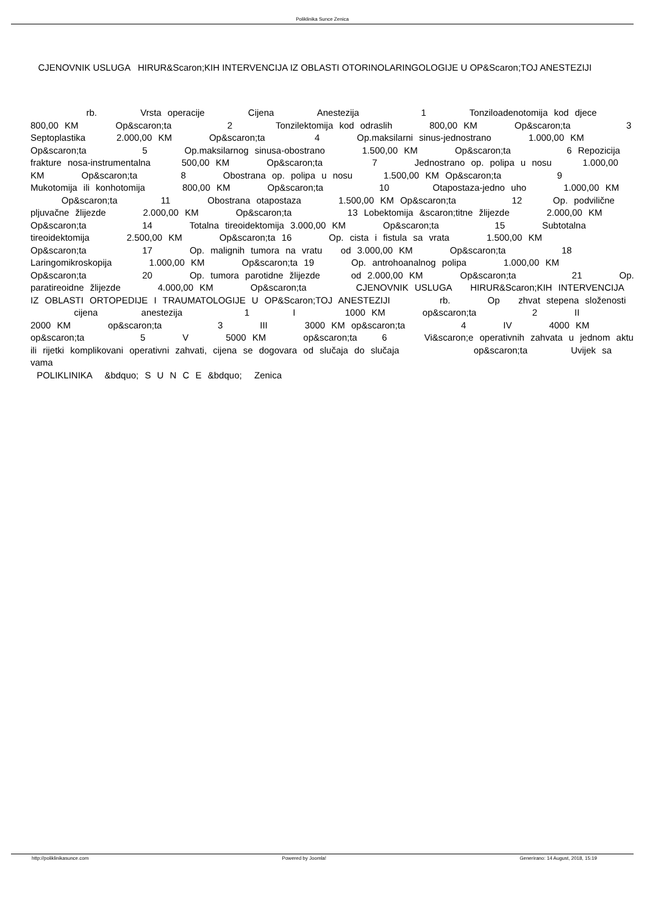Poliklinika Sunce Zenica
CJENOVNIK USLUGA HIRUR&Scaron;KIH INTERVENCIJA IZ OBLASTI OTORINOLARINGOLOGIJE U OP&Scaron;TOJ ANESTEZIJI
rb. Vrsta operacije Cijena Anestezija 1 Tonziloadenotomija kod djece 800,00 KM Op&scaron;ta 2 Tonzilektomija kod odraslih 800,00 KM Op&scaron;ta 3 Septoplastika 2.000,00 KM Op&scaron;ta 4 Op.maksilarni sinus-jednostrano 1.000,00 KM Op&scaron;ta 5 Op.maksilarnog sinusa-obostrano 1.500,00 KM Op&scaron;ta 6 Repozicija frakture nosa-instrumentalna 500,00 KM Op&scaron;ta 7 Jednostrano op. polipa u nosu 1.000,00 KM Op&scaron;ta 8 Obostrana op. polipa u nosu 1.500,00 KM Op&scaron;ta 9 Mukotomija ili konhotomija 800,00 KM Op&scaron;ta 10 Otapostaza-jedno uho 1.000,00 KM Op&scaron;ta 11 Obostrana otapostaza 1.500,00 KM Op&scaron;ta 12 Op. podvilične pljuvačne žlijezde 2.000,00 KM Op&scaron;ta 13 Lobektomija &scaron;titne žlijezde 2.000,00 KM Op&scaron;ta 14 Totalna tireoidektomija 3.000,00 KM Op&scaron;ta 15 Subtotalna tireoidektomija 2.500,00 KM Op&scaron;ta 16 Op. cista i fistula sa vrata 1.500,00 KM Op&scaron;ta 17 Op. malignih tumora na vratu od 3.000,00 KM Op&scaron;ta 18 Laringomikroskopija 1.000,00 KM Op&scaron;ta 19 Op. antrohoanalnog polipa 1.000,00 KM Op&scaron;ta 20 Op. tumora parotidne žlijezde od 2.000,00 KM Op&scaron;ta 21 Op. paratireoidne žlijezde 4.000,00 KM Op&scaron;ta CJENOVNIK USLUGA HIRUR&Scaron;KIH INTERVENCIJA IZ OBLASTI ORTOPEDIJE I TRAUMATOLOGIJE U OP&Scaron;TOJ ANESTEZIJI rb. Op zhvat stepena složenosti cijena anestezija 1 I 1000 KM op&scaron;ta 2 II 2000 KM op&scaron;ta 3 III 3000 KM op&scaron;ta 4 IV 4000 KM op&scaron;ta 5 V 5000 KM op&scaron;ta 6 Vi&scaron;e operativnih zahvata u jednom aktu ili rijetki komplikovani operativni zahvati, cijena se dogovara od slučaja do slučaja op&scaron;ta Uvijek sa vama
POLIKLINIKA &bdquo; S U N C E &bdquo; Zenica
http://poliklinikasunce.com Powered by Joomla! Generirano: 14 August, 2018, 15:19